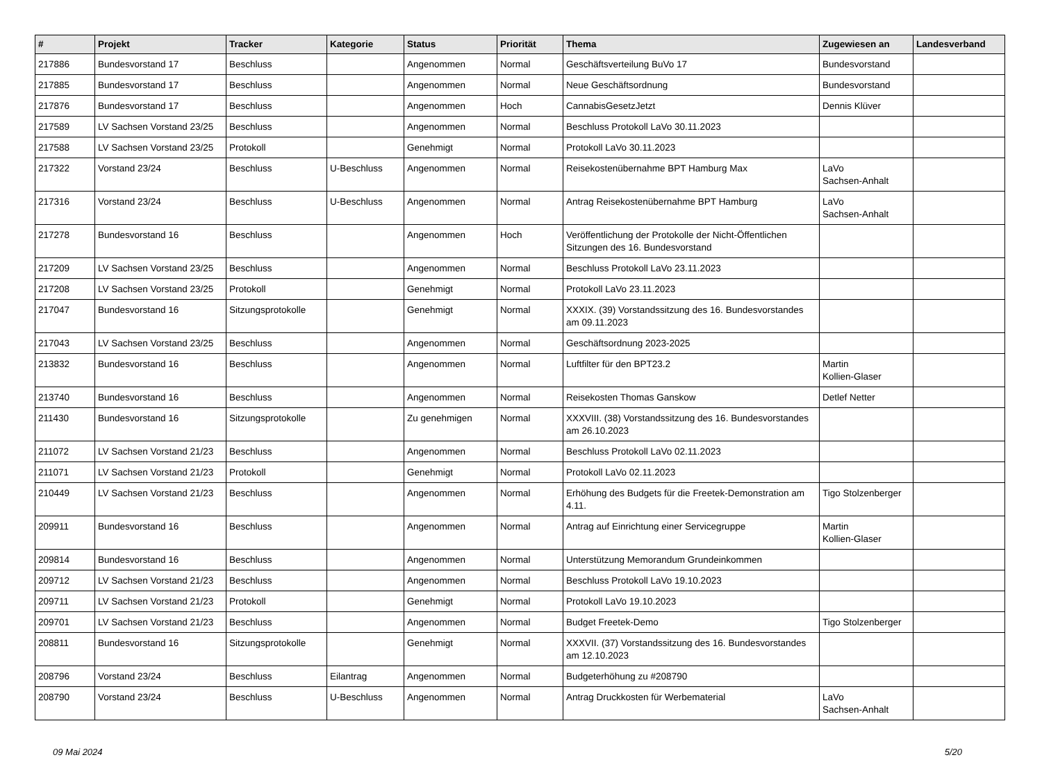| # | Projekt | Tracker | Kategorie | Status | Priorität | Thema | Zugewiesen an | Landesverband |
| --- | --- | --- | --- | --- | --- | --- | --- | --- |
| 217886 | Bundesvorstand 17 | Beschluss | | Angenommen | Normal | Geschäftsverteilung BuVo 17 | Bundesvorstand | |
| 217885 | Bundesvorstand 17 | Beschluss | | Angenommen | Normal | Neue Geschäftsordnung | Bundesvorstand | |
| 217876 | Bundesvorstand 17 | Beschluss | | Angenommen | Hoch | CannabisGesetzJetzt | Dennis Klüver | |
| 217589 | LV Sachsen Vorstand 23/25 | Beschluss | | Angenommen | Normal | Beschluss Protokoll LaVo 30.11.2023 | | |
| 217588 | LV Sachsen Vorstand 23/25 | Protokoll | | Genehmigt | Normal | Protokoll LaVo 30.11.2023 | | |
| 217322 | Vorstand 23/24 | Beschluss | U-Beschluss | Angenommen | Normal | Reisekostenübernahme BPT Hamburg Max | LaVo Sachsen-Anhalt | |
| 217316 | Vorstand 23/24 | Beschluss | U-Beschluss | Angenommen | Normal | Antrag Reisekostenübernahme BPT Hamburg | LaVo Sachsen-Anhalt | |
| 217278 | Bundesvorstand 16 | Beschluss | | Angenommen | Hoch | Veröffentlichung der Protokolle der Nicht-Öffentlichen Sitzungen des 16. Bundesvorstand | | |
| 217209 | LV Sachsen Vorstand 23/25 | Beschluss | | Angenommen | Normal | Beschluss Protokoll LaVo 23.11.2023 | | |
| 217208 | LV Sachsen Vorstand 23/25 | Protokoll | | Genehmigt | Normal | Protokoll LaVo 23.11.2023 | | |
| 217047 | Bundesvorstand 16 | Sitzungsprotokolle | | Genehmigt | Normal | XXXIX. (39) Vorstandssitzung des 16. Bundesvorstandes am 09.11.2023 | | |
| 217043 | LV Sachsen Vorstand 23/25 | Beschluss | | Angenommen | Normal | Geschäftsordnung 2023-2025 | | |
| 213832 | Bundesvorstand 16 | Beschluss | | Angenommen | Normal | Luftfilter für den BPT23.2 | Martin Kollien-Glaser | |
| 213740 | Bundesvorstand 16 | Beschluss | | Angenommen | Normal | Reisekosten Thomas Ganskow | Detlef Netter | |
| 211430 | Bundesvorstand 16 | Sitzungsprotokolle | | Zu genehmigen | Normal | XXXVIII. (38) Vorstandssitzung des 16. Bundesvorstandes am 26.10.2023 | | |
| 211072 | LV Sachsen Vorstand 21/23 | Beschluss | | Angenommen | Normal | Beschluss Protokoll LaVo 02.11.2023 | | |
| 211071 | LV Sachsen Vorstand 21/23 | Protokoll | | Genehmigt | Normal | Protokoll LaVo 02.11.2023 | | |
| 210449 | LV Sachsen Vorstand 21/23 | Beschluss | | Angenommen | Normal | Erhöhung des Budgets für die Freetek-Demonstration am 4.11. | Tigo Stolzenberger | |
| 209911 | Bundesvorstand 16 | Beschluss | | Angenommen | Normal | Antrag auf Einrichtung einer Servicegruppe | Martin Kollien-Glaser | |
| 209814 | Bundesvorstand 16 | Beschluss | | Angenommen | Normal | Unterstützung Memorandum Grundeinkommen | | |
| 209712 | LV Sachsen Vorstand 21/23 | Beschluss | | Angenommen | Normal | Beschluss Protokoll LaVo 19.10.2023 | | |
| 209711 | LV Sachsen Vorstand 21/23 | Protokoll | | Genehmigt | Normal | Protokoll LaVo 19.10.2023 | | |
| 209701 | LV Sachsen Vorstand 21/23 | Beschluss | | Angenommen | Normal | Budget Freetek-Demo | Tigo Stolzenberger | |
| 208811 | Bundesvorstand 16 | Sitzungsprotokolle | | Genehmigt | Normal | XXXVII. (37) Vorstandssitzung des 16. Bundesvorstandes am 12.10.2023 | | |
| 208796 | Vorstand 23/24 | Beschluss | Eilantrag | Angenommen | Normal | Budgeterhöhung zu #208790 | | |
| 208790 | Vorstand 23/24 | Beschluss | U-Beschluss | Angenommen | Normal | Antrag Druckkosten für Werbematerial | LaVo Sachsen-Anhalt | |
09 Mai 2024 5/20